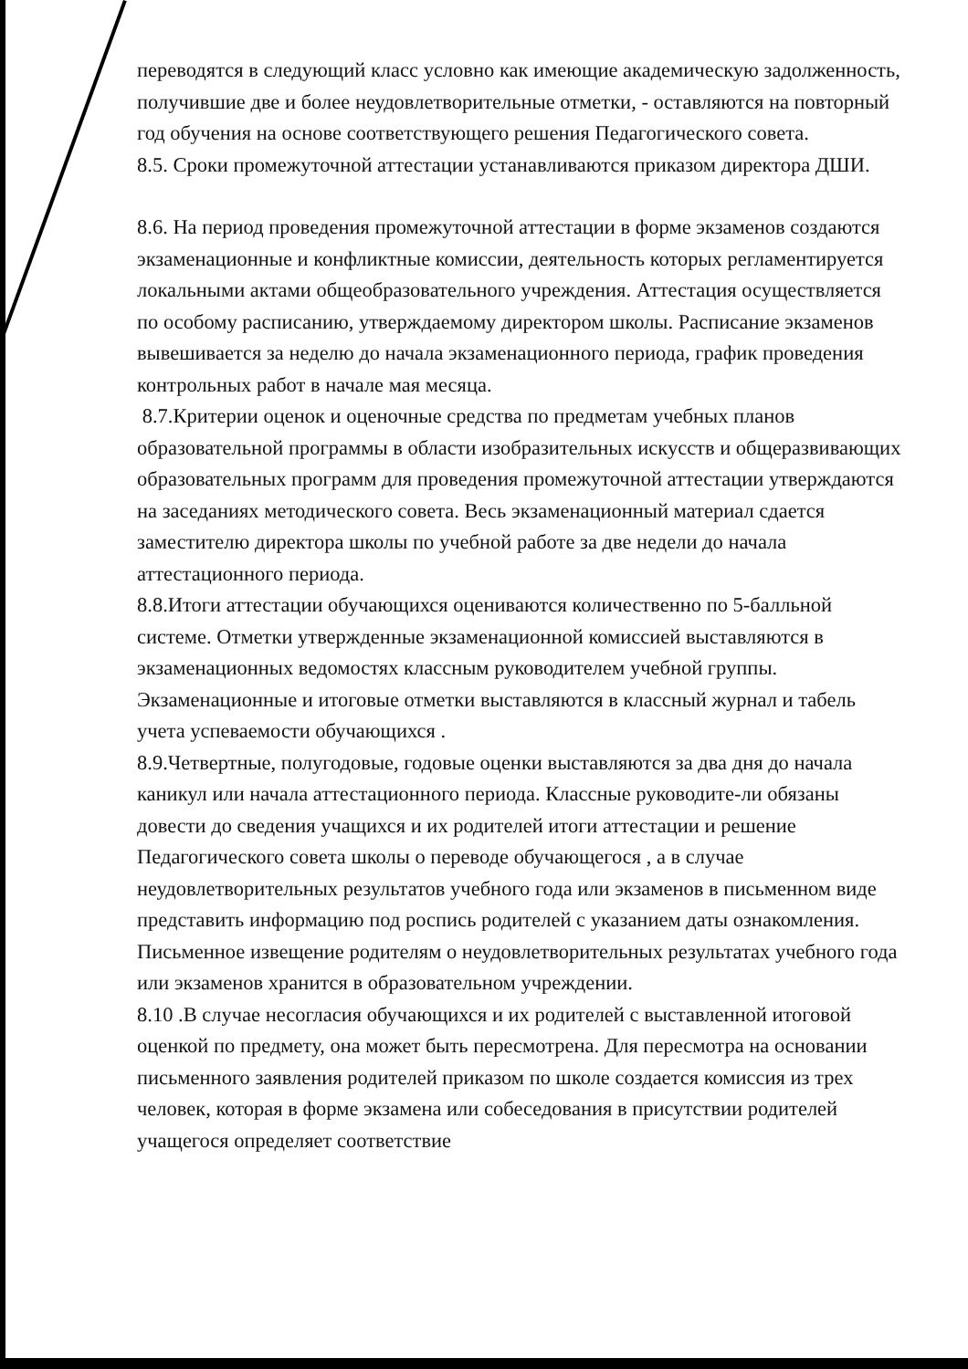переводятся в следующий класс условно как имеющие академическую задолженность, получившие две и более неудовлетворительные отметки, - оставляются на повторный год обучения на основе соответствующего решения Педагогического совета.
8.5. Сроки промежуточной аттестации устанавливаются приказом директора ДШИ.
8.6. На период проведения промежуточной аттестации в форме экзаменов создаются экзаменационные и конфликтные комиссии, деятельность которых регламентируется локальными актами общеобразовательного учреждения. Аттестация осуществляется по особому расписанию, утверждаемому директором школы. Расписание экзаменов вывешивается за неделю до начала экзаменационного периода, график проведения контрольных работ в начале мая месяца.
8.7.Критерии оценок и оценочные средства по предметам учебных планов образовательной программы в области изобразительных искусств и общеразвивающих образовательных программ для проведения промежуточной аттестации утверждаются на заседаниях методического совета. Весь экзаменационный материал сдается заместителю директора школы по учебной работе за две недели до начала аттестационного периода.
8.8.Итоги аттестации обучающихся оцениваются количественно по 5-балльной системе. Отметки утвержденные экзаменационной комиссией выставляются в экзаменационных ведомостях классным руководителем учебной группы. Экзаменационные и итоговые отметки выставляются в классный журнал и табель учета успеваемости обучающихся .
8.9.Четвертные, полугодовые, годовые оценки выставляются за два дня до начала каникул или начала аттестационного периода. Классные руководите-ли обязаны довести до сведения учащихся и их родителей итоги аттестации и решение Педагогического совета школы о переводе обучающегося , а в случае неудовлетворительных результатов учебного года или экзаменов в письменном виде представить информацию под роспись родителей с указанием даты ознакомления.
Письменное извещение родителям о неудовлетворительных результатах учебного года или экзаменов хранится в образовательном учреждении.
8.10 .В случае несогласия обучающихся и их родителей с выставленной итоговой оценкой по предмету, она может быть пересмотрена. Для пересмотра на основании письменного заявления родителей приказом по школе создается комиссия из трех человек, которая в форме экзамена или собеседования в присутствии родителей учащегося определяет соответствие